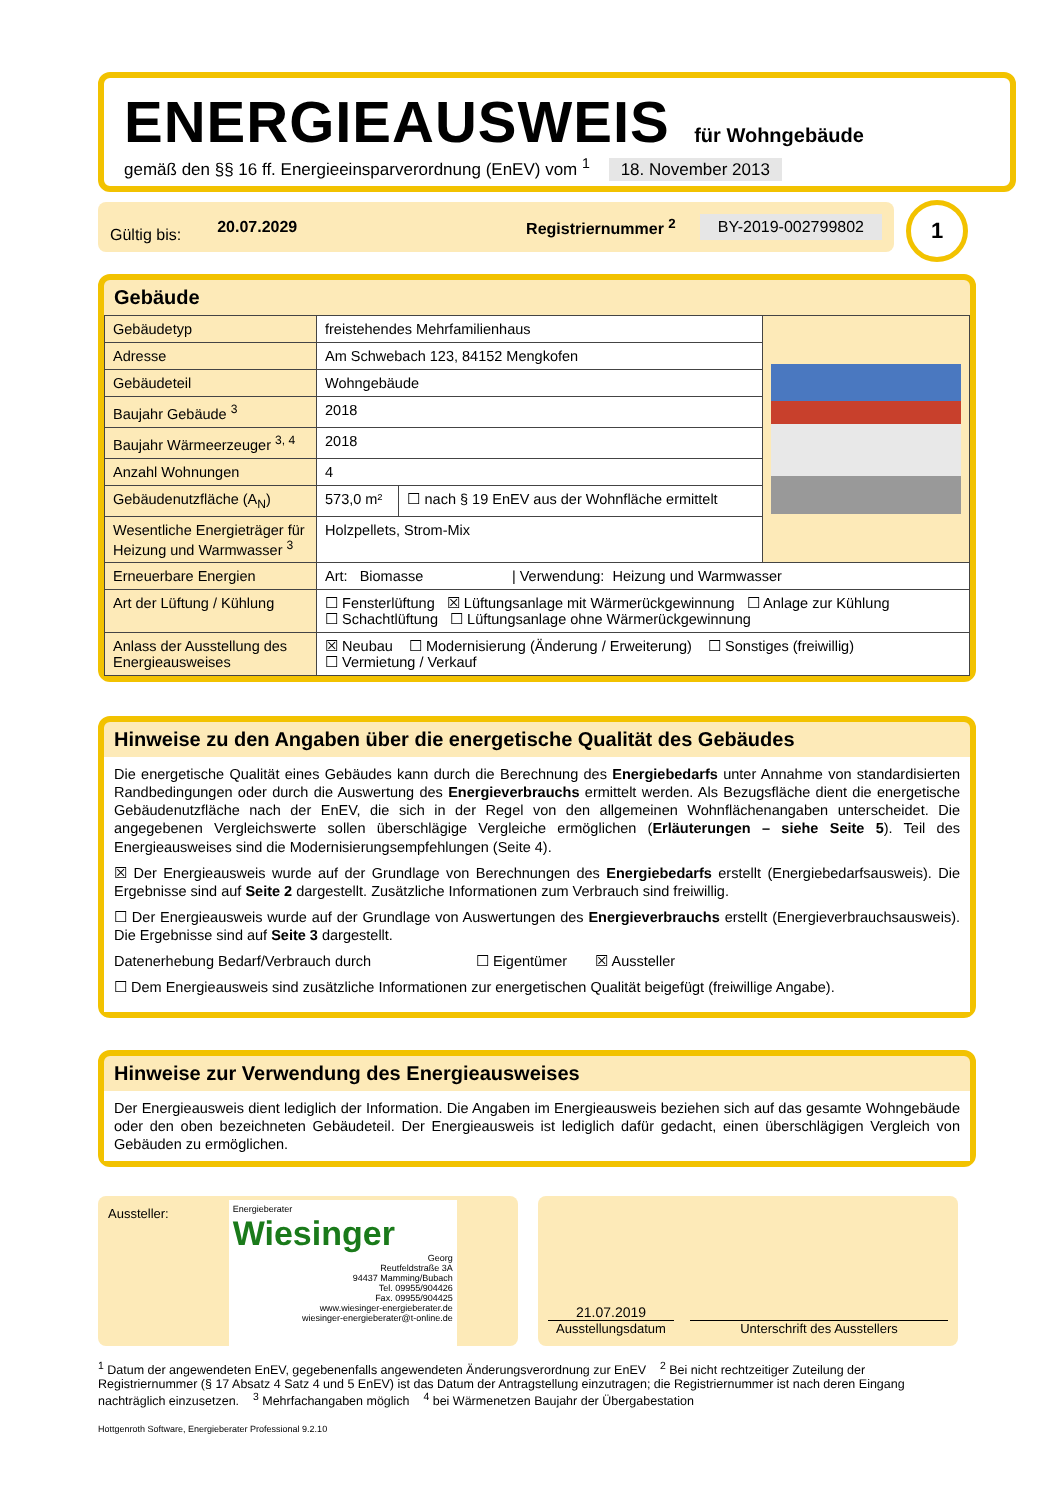ENERGIEAUSWEIS für Wohngebäude
gemäß den §§ 16 ff. Energieeinsparverordnung (EnEV) vom <sup>1</sup> 18. November 2013
Gültig bis: 20.07.2029 Registriernummer <sup>2</sup> BY-2019-002799802 1
Gebäude
| Gebäudetyp | freistehendes Mehrfamilienhaus | | |
| Adresse | Am Schwebach 123, 84152 Mengkofen | | |
| Gebäudeteil | Wohngebäude | | |
| Baujahr Gebäude <sup>3</sup> | 2018 | | |
| Baujahr Wärmeerzeuger <sup>3, 4</sup> | 2018 | | |
| Anzahl Wohnungen | 4 | | |
| Gebäudenutzfläche (A<sub>N</sub>) | 573,0 m² | ☐ nach § 19 EnEV aus der Wohnfläche ermittelt | |
| Wesentliche Energieträger für Heizung und Warmwasser <sup>3</sup> | Holzpellets, Strom-Mix | | |
| Erneuerbare Energien | Art: Biomasse / Verwendung: Heizung und Warmwasser | | |
| Art der Lüftung / Kühlung | ☐ Fensterlüftung ☒ Lüftungsanlage mit Wärmerückgewinnung ☐ Anlage zur Kühlung ☐ Schachtlüftung ☐ Lüftungsanlage ohne Wärmerückgewinnung | | |
| Anlass der Ausstellung des Energieausweises | ☒ Neubau ☐ Modernisierung (Änderung / Erweiterung) ☐ Sonstiges (freiwillig) ☐ Vermietung / Verkauf | | |
Hinweise zu den Angaben über die energetische Qualität des Gebäudes
Die energetische Qualität eines Gebäudes kann durch die Berechnung des Energiebedarfs unter Annahme von standardisierten Randbedingungen oder durch die Auswertung des Energieverbrauchs ermittelt werden. Als Bezugsfläche dient die energetische Gebäudenutzfläche nach der EnEV, die sich in der Regel von den allgemeinen Wohnflächenangaben unterscheidet. Die angegebenen Vergleichswerte sollen überschlägige Vergleiche ermöglichen (Erläuterungen – siehe Seite 5). Teil des Energieausweises sind die Modernisierungsempfehlungen (Seite 4).
☒ Der Energieausweis wurde auf der Grundlage von Berechnungen des Energiebedarfs erstellt (Energiebedarfsausweis). Die Ergebnisse sind auf Seite 2 dargestellt. Zusätzliche Informationen zum Verbrauch sind freiwillig.
☐ Der Energieausweis wurde auf der Grundlage von Auswertungen des Energieverbrauchs erstellt (Energieverbrauchsausweis). Die Ergebnisse sind auf Seite 3 dargestellt.
Datenerhebung Bedarf/Verbrauch durch ☐ Eigentümer ☒ Aussteller
☐ Dem Energieausweis sind zusätzliche Informationen zur energetischen Qualität beigefügt (freiwillige Angabe).
Hinweise zur Verwendung des Energieausweises
Der Energieausweis dient lediglich der Information. Die Angaben im Energieausweis beziehen sich auf das gesamte Wohngebäude oder den oben bezeichneten Gebäudeteil. Der Energieausweis ist lediglich dafür gedacht, einen überschlägigen Vergleich von Gebäuden zu ermöglichen.
Aussteller:
Energieberater
Wiesinger
Georg
Reutfeldstraße 3A
94437 Mamming/Bubach
Tel. 09955/904426
Fax. 09955/904425
www.wiesinger-energieberater.de
wiesinger-energieberater@t-online.de
21.07.2019
Ausstellungsdatum
Unterschrift des Ausstellers
<sup>1</sup> Datum der angewendeten EnEV, gegebenenfalls angewendeten Änderungsverordnung zur EnEV <sup>2</sup> Bei nicht rechtzeitiger Zuteilung der Registriernummer (§ 17 Absatz 4 Satz 4 und 5 EnEV) ist das Datum der Antragstellung einzutragen; die Registriernummer ist nach deren Eingang nachträglich einzusetzen. <sup>3</sup> Mehrfachangaben möglich <sup>4</sup> bei Wärmenetzen Baujahr der Übergabestation
Hottgenroth Software, Energieberater Professional 9.2.10